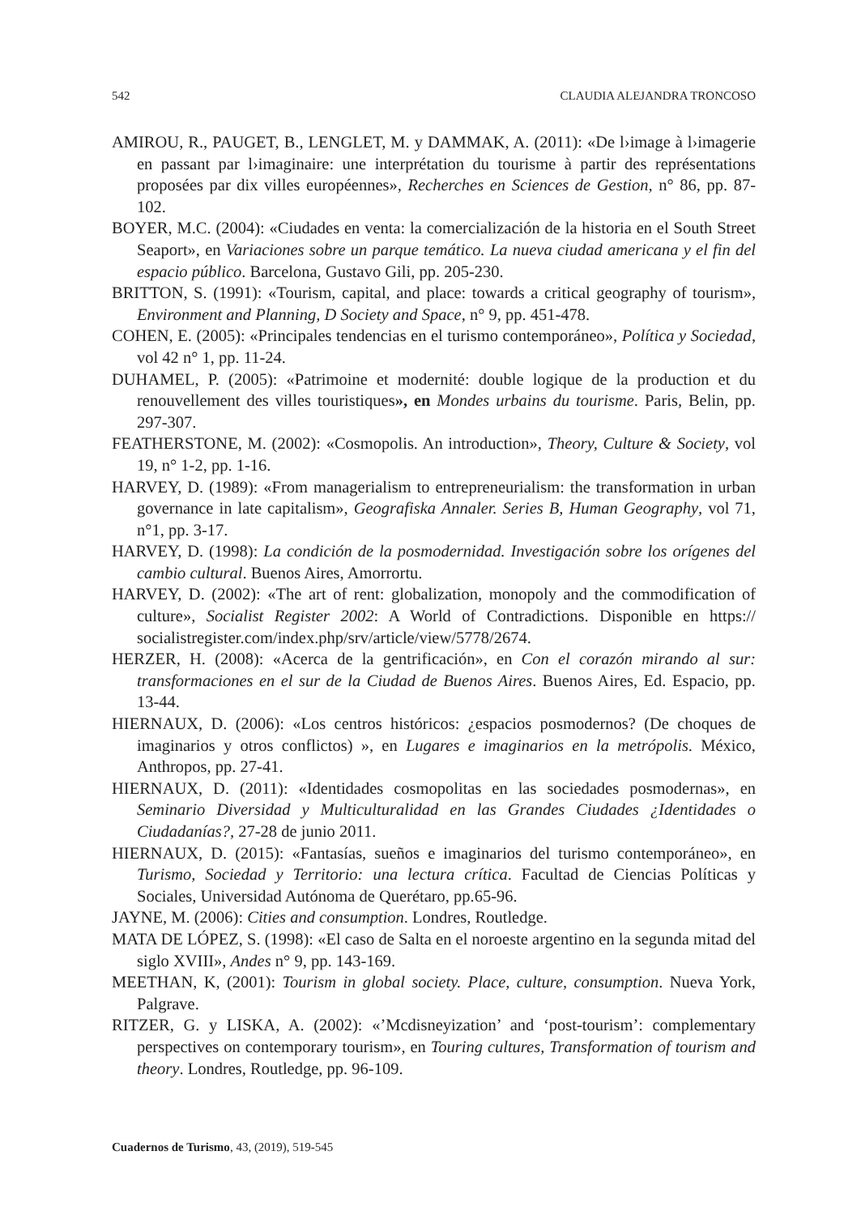542 CLAUDIA ALEJANDRA TRONCOSO
AMIROU, R., PAUGET, B., LENGLET, M. y DAMMAK, A. (2011): «De l›image à l›imagerie en passant par l›imaginaire: une interprétation du tourisme à partir des représentations proposées par dix villes européennes», Recherches en Sciences de Gestion, n° 86, pp. 87-102.
BOYER, M.C. (2004): «Ciudades en venta: la comercialización de la historia en el South Street Seaport», en Variaciones sobre un parque temático. La nueva ciudad americana y el fin del espacio público. Barcelona, Gustavo Gili, pp. 205-230.
BRITTON, S. (1991): «Tourism, capital, and place: towards a critical geography of tourism», Environment and Planning, D Society and Space, n° 9, pp. 451-478.
COHEN, E. (2005): «Principales tendencias en el turismo contemporáneo», Política y Sociedad, vol 42 n° 1, pp. 11-24.
DUHAMEL, P. (2005): «Patrimoine et modernité: double logique de la production et du renouvellement des villes touristiques», en Mondes urbains du tourisme. Paris, Belin, pp. 297-307.
FEATHERSTONE, M. (2002): «Cosmopolis. An introduction», Theory, Culture & Society, vol 19, n° 1-2, pp. 1-16.
HARVEY, D. (1989): «From managerialism to entrepreneurialism: the transformation in urban governance in late capitalism», Geografiska Annaler. Series B, Human Geography, vol 71, n°1, pp. 3-17.
HARVEY, D. (1998): La condición de la posmodernidad. Investigación sobre los orígenes del cambio cultural. Buenos Aires, Amorrortu.
HARVEY, D. (2002): «The art of rent: globalization, monopoly and the commodification of culture», Socialist Register 2002: A World of Contradictions. Disponible en https:// socialistregister.com/index.php/srv/article/view/5778/2674.
HERZER, H. (2008): «Acerca de la gentrificación», en Con el corazón mirando al sur: transformaciones en el sur de la Ciudad de Buenos Aires. Buenos Aires, Ed. Espacio, pp. 13-44.
HIERNAUX, D. (2006): «Los centros históricos: ¿espacios posmodernos? (De choques de imaginarios y otros conflictos) », en Lugares e imaginarios en la metrópolis. México, Anthropos, pp. 27-41.
HIERNAUX, D. (2011): «Identidades cosmopolitas en las sociedades posmodernas», en Seminario Diversidad y Multiculturalidad en las Grandes Ciudades ¿Identidades o Ciudadanías?, 27-28 de junio 2011.
HIERNAUX, D. (2015): «Fantasías, sueños e imaginarios del turismo contemporáneo», en Turismo, Sociedad y Territorio: una lectura crítica. Facultad de Ciencias Políticas y Sociales, Universidad Autónoma de Querétaro, pp.65-96.
JAYNE, M. (2006): Cities and consumption. Londres, Routledge.
MATA DE LÓPEZ, S. (1998): «El caso de Salta en el noroeste argentino en la segunda mitad del siglo XVIII», Andes n° 9, pp. 143-169.
MEETHAN, K, (2001): Tourism in global society. Place, culture, consumption. Nueva York, Palgrave.
RITZER, G. y LISKA, A. (2002): «’Mcdisneyization’ and ‘post-tourism’: complementary perspectives on contemporary tourism», en Touring cultures, Transformation of tourism and theory. Londres, Routledge, pp. 96-109.
Cuadernos de Turismo, 43, (2019), 519-545